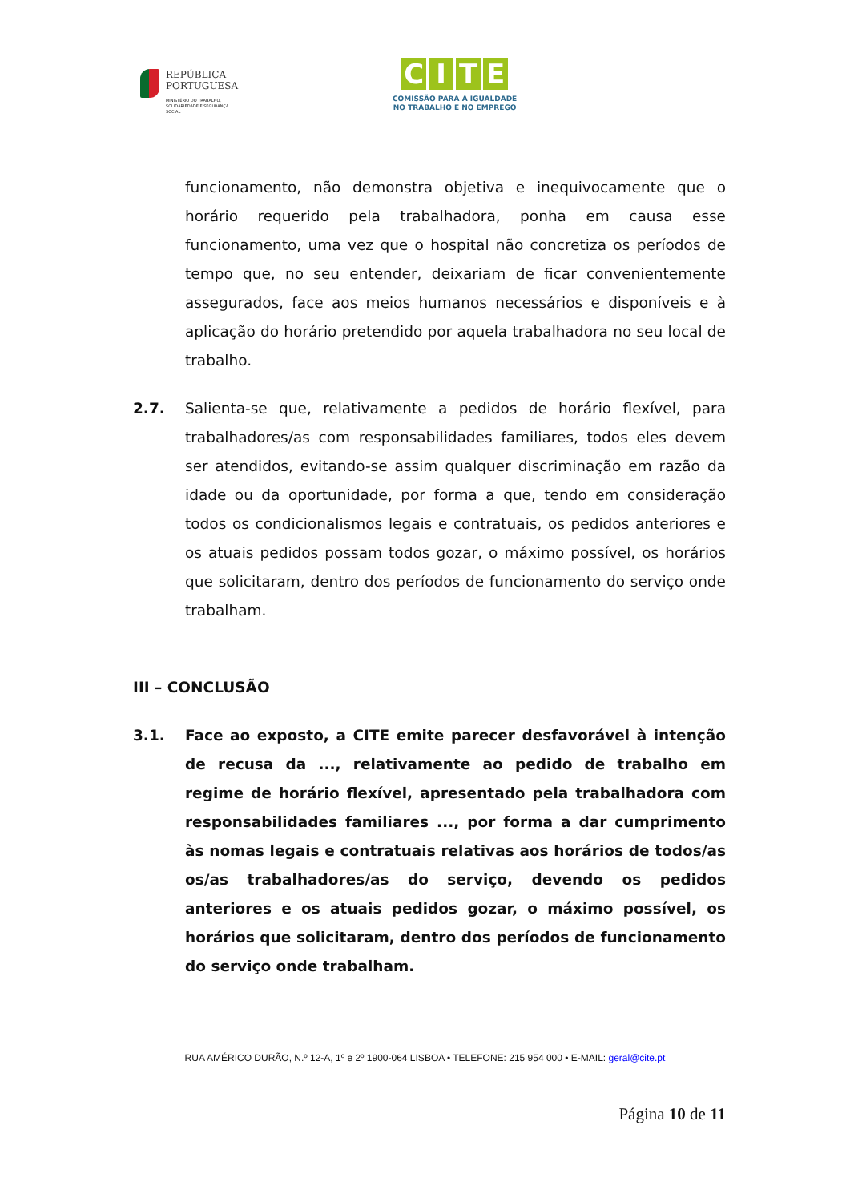REPÚBLICA
PORTUGUESA
MINISTÉRIO DO TRABALHO,
SOLIDARIEDADE E SEGURANÇA
SOCIAL
CITE
COMISSÃO PARA A IGUALDADE
NO TRABALHO E NO EMPREGO
funcionamento, não demonstra objetiva e inequivocamente que o horário requerido pela trabalhadora, ponha em causa esse funcionamento, uma vez que o hospital não concretiza os períodos de tempo que, no seu entender, deixariam de ficar convenientemente assegurados, face aos meios humanos necessários e disponíveis e à aplicação do horário pretendido por aquela trabalhadora no seu local de trabalho.
2.7. Salienta-se que, relativamente a pedidos de horário flexível, para trabalhadores/as com responsabilidades familiares, todos eles devem ser atendidos, evitando-se assim qualquer discriminação em razão da idade ou da oportunidade, por forma a que, tendo em consideração todos os condicionalismos legais e contratuais, os pedidos anteriores e os atuais pedidos possam todos gozar, o máximo possível, os horários que solicitaram, dentro dos períodos de funcionamento do serviço onde trabalham.
III – CONCLUSÃO
3.1. Face ao exposto, a CITE emite parecer desfavorável à intenção de recusa da ..., relativamente ao pedido de trabalho em regime de horário flexível, apresentado pela trabalhadora com responsabilidades familiares ..., por forma a dar cumprimento às nomas legais e contratuais relativas aos horários de todos/as os/as trabalhadores/as do serviço, devendo os pedidos anteriores e os atuais pedidos gozar, o máximo possível, os horários que solicitaram, dentro dos períodos de funcionamento do serviço onde trabalham.
RUA AMÉRICO DURÃO, N.º 12-A, 1º e 2º 1900-064 LISBOA • TELEFONE: 215 954 000 • E-MAIL: geral@cite.pt
Página 10 de 11